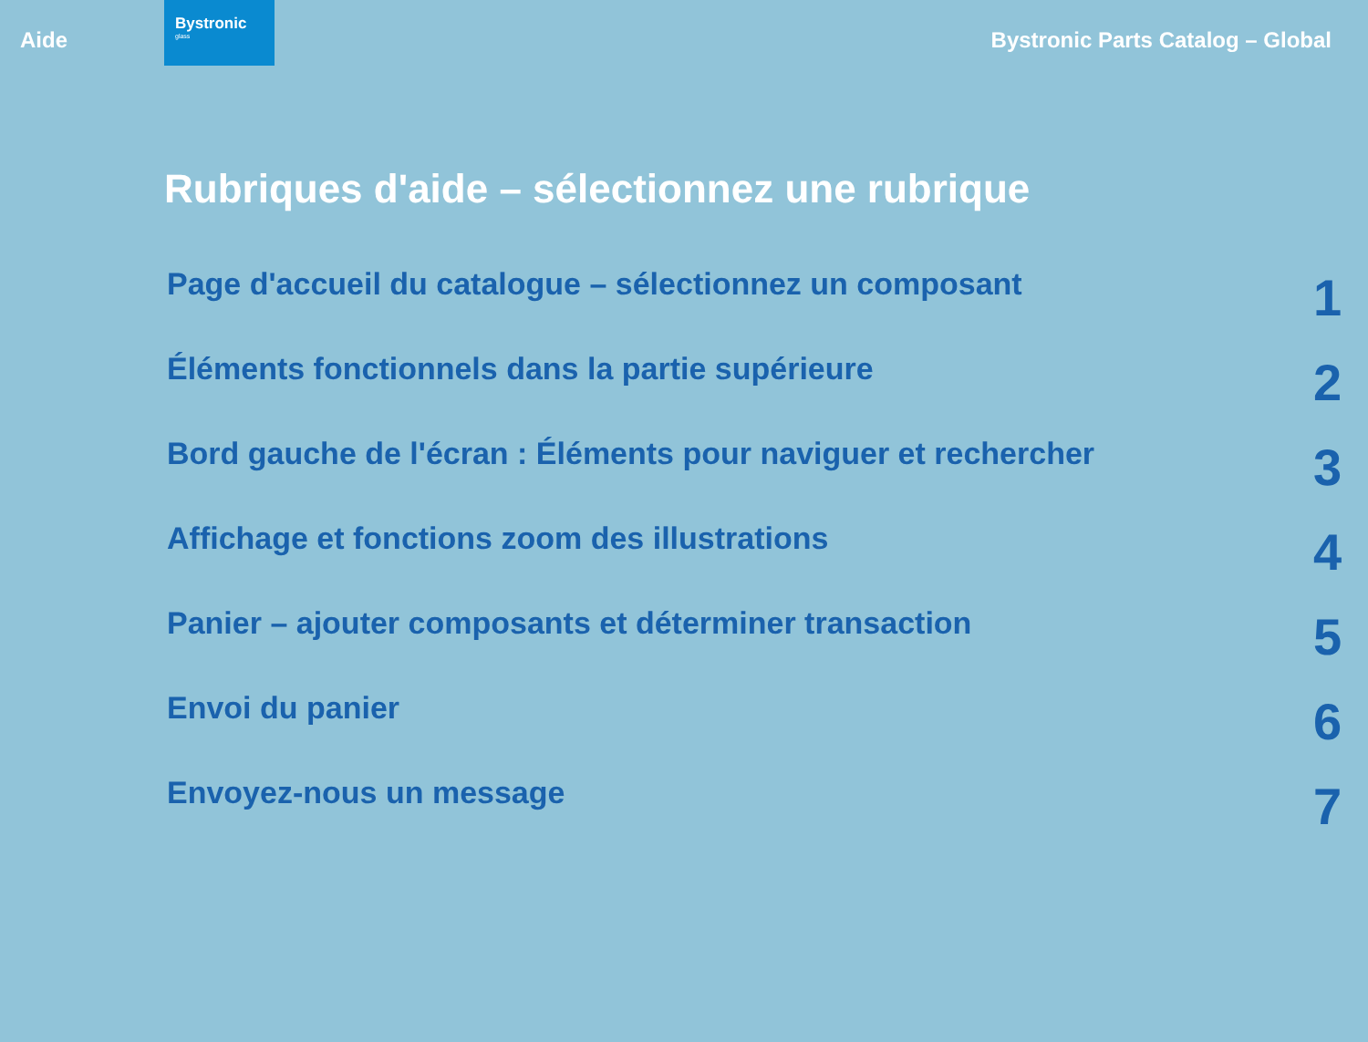Aide
Bystronic
glass
Bystronic Parts Catalog – Global
Rubriques d'aide – sélectionnez une rubrique
Page d'accueil du catalogue – sélectionnez un composant 1
Éléments fonctionnels dans la partie supérieure 2
Bord gauche de l'écran : Éléments pour naviguer et rechercher 3
Affichage et fonctions zoom des illustrations 4
Panier – ajouter composants et déterminer transaction 5
Envoi du panier 6
Envoyez-nous un message 7